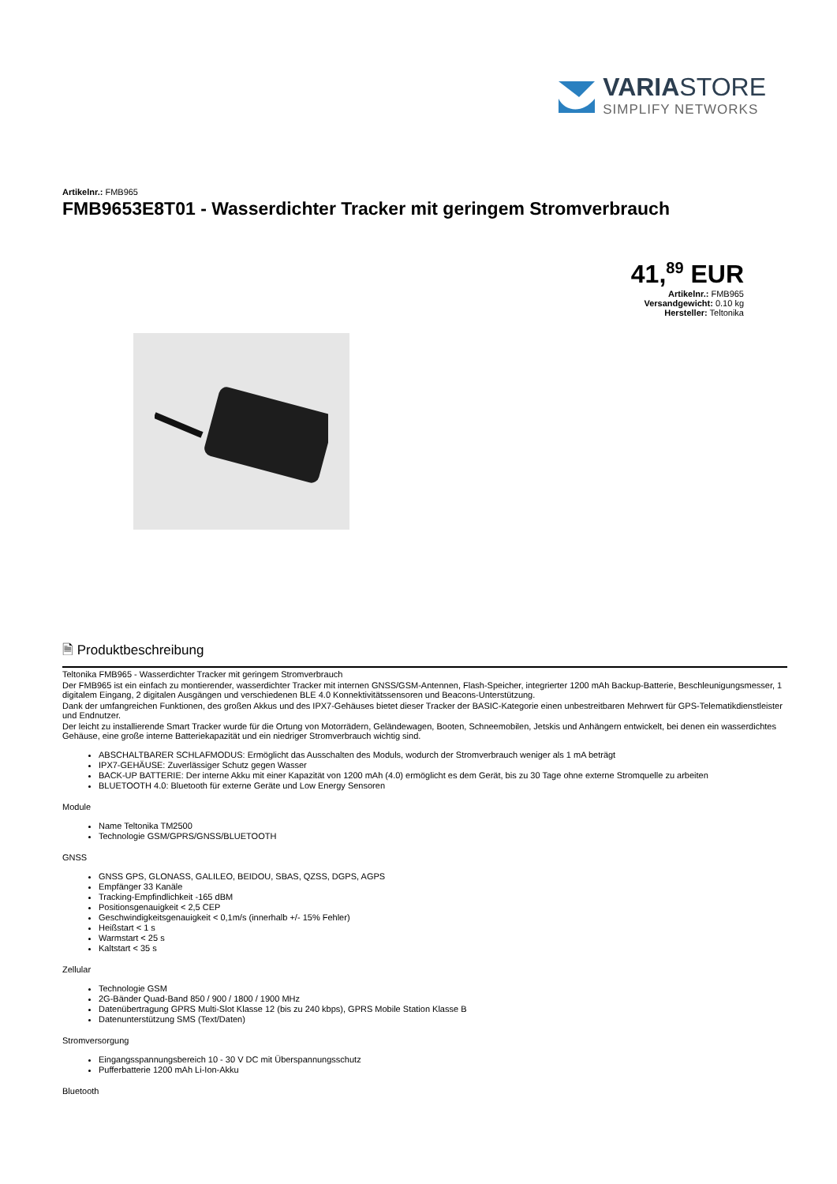VARIASTORE
SIMPLIFY NETWORKS
Artikelnr.: FMB965
FMB9653E8T01 - Wasserdichter Tracker mit geringem Stromverbrauch
41,<sup>89</sup> EUR
Artikelnr.: FMB965
Versandgewicht: 0.10 kg
Hersteller: Teltonika
🗎 Produktbeschreibung
Teltonika FMB965 - Wasserdichter Tracker mit geringem Stromverbrauch
Der FMB965 ist ein einfach zu montierender, wasserdichter Tracker mit internen GNSS/GSM-Antennen, Flash-Speicher, integrierter 1200 mAh Backup-Batterie, Beschleunigungsmesser, 1 digitalem Eingang, 2 digitalen Ausgängen und verschiedenen BLE 4.0 Konnektivitätssensoren und Beacons-Unterstützung.
Dank der umfangreichen Funktionen, des großen Akkus und des IPX7-Gehäuses bietet dieser Tracker der BASIC-Kategorie einen unbestreitbaren Mehrwert für GPS-Telematikdienstleister und Endnutzer.
Der leicht zu installierende Smart Tracker wurde für die Ortung von Motorrädern, Geländewagen, Booten, Schneemobilen, Jetskis und Anhängern entwickelt, bei denen ein wasserdichtes Gehäuse, eine große interne Batteriekapazität und ein niedriger Stromverbrauch wichtig sind.
ABSCHALTBARER SCHLAFMODUS: Ermöglicht das Ausschalten des Moduls, wodurch der Stromverbrauch weniger als 1 mA beträgt
IPX7-GEHÄUSE: Zuverlässiger Schutz gegen Wasser
BACK-UP BATTERIE: Der interne Akku mit einer Kapazität von 1200 mAh (4.0) ermöglicht es dem Gerät, bis zu 30 Tage ohne externe Stromquelle zu arbeiten
BLUETOOTH 4.0: Bluetooth für externe Geräte und Low Energy Sensoren
Module
Name Teltonika TM2500
Technologie GSM/GPRS/GNSS/BLUETOOTH
GNSS
GNSS GPS, GLONASS, GALILEO, BEIDOU, SBAS, QZSS, DGPS, AGPS
Empfänger 33 Kanäle
Tracking-Empfindlichkeit -165 dBM
Positionsgenauigkeit < 2,5 CEP
Geschwindigkeitsgenauigkeit < 0,1m/s (innerhalb +/- 15% Fehler)
Heißstart < 1 s
Warmstart < 25 s
Kaltstart < 35 s
Zellular
Technologie GSM
2G-Bänder Quad-Band 850 / 900 / 1800 / 1900 MHz
Datenübertragung GPRS Multi-Slot Klasse 12 (bis zu 240 kbps), GPRS Mobile Station Klasse B
Datenunterstützung SMS (Text/Daten)
Stromversorgung
Eingangsspannungsbereich 10 - 30 V DC mit Überspannungsschutz
Pufferbatterie 1200 mAh Li-Ion-Akku
Bluetooth